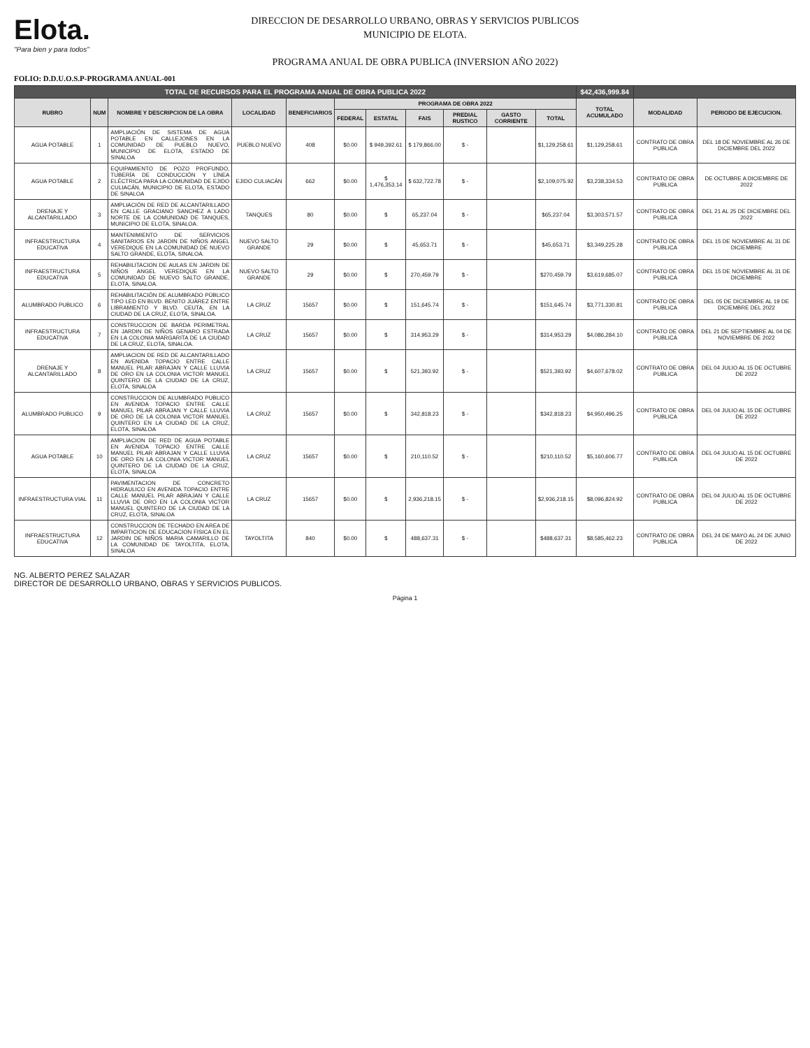Elota.
"Para bien y para todos"
DIRECCION DE DESARROLLO URBANO, OBRAS Y SERVICIOS PUBLICOS
MUNICIPIO DE ELOTA.
PROGRAMA ANUAL DE OBRA PUBLICA (INVERSION AÑO 2022)
FOLIO: D.D.U.O.S.P-PROGRAMA ANUAL-001
| TOTAL DE RECURSOS PARA EL PROGRAMA ANUAL DE OBRA PUBLICA 2022 | | | | | | | | | | | $42,436,999.84 | | |
| RUBRO | NUM | NOMBRE Y DESCRIPCION DE LA OBRA | LOCALIDAD | BENEFICIARIOS | PROGRAMA DE OBRA 2022 | | | | | | TOTAL ACUMULADO | MODALIDAD | PERIODO DE EJECUCION. |
| | | | | | FEDERAL | ESTATAL | FAIS | PREDIAL RUSTICO | GASTO CORRIENTE | TOTAL | | | |
| AGUA POTABLE | 1 | AMPLIACIÓN DE SISTEMA DE AGUA POTABLE EN CALLEJONES EN LA COMUNIDAD DE PUEBLO NUEVO, MUNICIPIO DE ELOTA, ESTADO DE SINALOA | PUEBLO NUEVO | 408 | $0.00 | $ 949,392.61 | $ 179,866.00 | $ - | | $1,129,258.61 | $1,129,258.61 | CONTRATO DE OBRA PUBLICA | DEL 18 DE NOVIEMBRE AL 26 DE DICIEMBRE DEL 2022 |
| AGUA POTABLE | 2 | EQUIPAMIENTO DE POZO PROFUNDO, TUBERÍA DE CONDUCCIÓN Y LÍNEA ELÉCTRICA PARA LA COMUNIDAD DE EJIDO CULIACÁN, MUNICIPIO DE ELOTA, ESTADO DE SINALOA | EJIDO CULIACÁN | 662 | $0.00 | $ 1,476,353.14 | $ 632,722.78 | $ - | | $2,109,075.92 | $3,238,334.53 | CONTRATO DE OBRA PUBLICA | DE OCTUBRE A DICIEMBRE DE 2022 |
| DRENAJE Y ALCANTARILLADO | 3 | AMPLIACIÓN DE RED DE ALCANTARILLADO EN CALLE GRACIANO SANCHEZ A LADO NORTE DE LA COMUNIDAD DE TANQUES, MUNICIPIO DE ELOTA, SINALOA. | TANQUES | 80 | $0.00 | $ | 65,237.04 | $ - | | $65,237.04 | $3,303,571.57 | CONTRATO DE OBRA PUBLICA | DEL 21 AL 25 DE DICIEMBRE DEL 2022 |
| INFRAESTRUCTURA EDUCATIVA | 4 | MANTENIMIENTO DE SERVICIOS SANITARIOS EN JARDIN DE NIÑOS ANGEL VEREDIQUE EN LA COMUNIDAD DE NUEVO SALTO GRANDE, ELOTA, SINALOA. | NUEVO SALTO GRANDE | 29 | $0.00 | $ | 45,653.71 | $ - | | $45,653.71 | $3,349,225.28 | CONTRATO DE OBRA PUBLICA | DEL 15 DE NOVIEMBRE AL 31 DE DICIEMBRE |
| INFRAESTRUCTURA EDUCATIVA | 5 | REHABILITACION DE AULAS EN JARDIN DE NIÑOS ANGEL VEREDIQUE EN LA COMUNIDAD DE NUEVO SALTO GRANDE, ELOTA, SINALOA. | NUEVO SALTO GRANDE | 29 | $0.00 | $ | 270,459.79 | $ - | | $270,459.79 | $3,619,685.07 | CONTRATO DE OBRA PUBLICA | DEL 15 DE NOVIEMBRE AL 31 DE DICIEMBRE |
| ALUMBRADO PUBLICO | 6 | REHABILITACIÓN DE ALUMBRADO PÚBLICO TIPO LED EN BLVD. BENITO JUÁREZ ENTRE LIBRAMIENTO Y BLVD. CEUTA, EN LA CIUDAD DE LA CRUZ, ELOTA, SINALOA. | LA CRUZ | 15657 | $0.00 | $ | 151,645.74 | $ - | | $151,645.74 | $3,771,330.81 | CONTRATO DE OBRA PUBLICA | DEL 05 DE DICIEMBRE AL 19 DE DICIEMBRE DEL 2022 |
| INFRAESTRUCTURA EDUCATIVA | 7 | CONSTRUCCION DE BARDA PERIMETRAL EN JARDIN DE NIÑOS GENARO ESTRADA EN LA COLONIA MARGARITA DE LA CIUDAD DE LA CRUZ, ELOTA, SINALOA. | LA CRUZ | 15657 | $0.00 | $ | 314,953.29 | $ - | | $314,953.29 | $4,086,284.10 | CONTRATO DE OBRA PUBLICA | DEL 21 DE SEPTIEMBRE AL 04 DE NOVIEMBRE DE 2022 |
| DRENAJE Y ALCANTARILLADO | 8 | AMPLIACION DE RED DE ALCANTARILLADO EN AVENIDA TOPACIO ENTRE CALLE MANUEL PILAR ABRAJAN Y CALLE LLUVIA DE ORO EN LA COLONIA VICTOR MANUEL QUINTERO DE LA CIUDAD DE LA CRUZ, ELOTA, SINALOA | LA CRUZ | 15657 | $0.00 | $ | 521,393.92 | $ - | | $521,393.92 | $4,607,678.02 | CONTRATO DE OBRA PUBLICA | DEL 04 JULIO AL 15 DE OCTUBRE DE 2022 |
| ALUMBRADO PUBLICO | 9 | CONSTRUCCION DE ALUMBRADO PUBLICO EN AVENIDA TOPACIO ENTRE CALLE MANUEL PILAR ABRAJAN Y CALLE LLUVIA DE ORO DE LA COLONIA VICTOR MANUEL QUINTERO EN LA CIUDAD DE LA CRUZ, ELOTA, SINALOA | LA CRUZ | 15657 | $0.00 | $ | 342,818.23 | $ - | | $342,818.23 | $4,950,496.25 | CONTRATO DE OBRA PUBLICA | DEL 04 JULIO AL 15 DE OCTUBRE DE 2022 |
| AGUA POTABLE | 10 | AMPLIACION DE RED DE AGUA POTABLE EN AVENIDA TOPACIO ENTRE CALLE MANUEL PILAR ABRAJAN Y CALLE LLUVIA DE ORO EN LA COLONIA VICTOR MANUEL QUINTERO DE LA CIUDAD DE LA CRUZ, ELOTA, SINALOA | LA CRUZ | 15657 | $0.00 | $ | 210,110.52 | $ - | | $210,110.52 | $5,160,606.77 | CONTRATO DE OBRA PUBLICA | DEL 04 JULIO AL 15 DE OCTUBRE DE 2022 |
| INFRAESTRUCTURA VIAL | 11 | PAVIMENTACION DE CONCRETO HIDRAULICO EN AVENIDA TOPACIO ENTRE CALLE MANUEL PILAR ABRAJAN Y CALLE LLUVIA DE ORO EN LA COLONIA VICTOR MANUEL QUINTERO DE LA CIUDAD DE LA CRUZ, ELOTA, SINALOA | LA CRUZ | 15657 | $0.00 | $ | 2,936,218.15 | $ - | | $2,936,218.15 | $8,096,824.92 | CONTRATO DE OBRA PUBLICA | DEL 04 JULIO AL 15 DE OCTUBRE DE 2022 |
| INFRAESTRUCTURA EDUCATIVA | 12 | CONSTRUCCION DE TECHADO EN AREA DE IMPARTICION DE EDUCACION FISICA EN EL JARDIN DE NIÑOS MARIA CAMARILLO DE LA COMUNIDAD DE TAYOLTITA, ELOTA, SINALOA | TAYOLTITA | 840 | $0.00 | $ | 488,637.31 | $ - | | $488,637.31 | $8,585,462.23 | CONTRATO DE OBRA PUBLICA | DEL 24 DE MAYO AL 24 DE JUNIO DE 2022 |
NG. ALBERTO PEREZ SALAZAR
DIRECTOR DE DESARROLLO URBANO, OBRAS Y SERVICIOS PUBLICOS.
Página 1